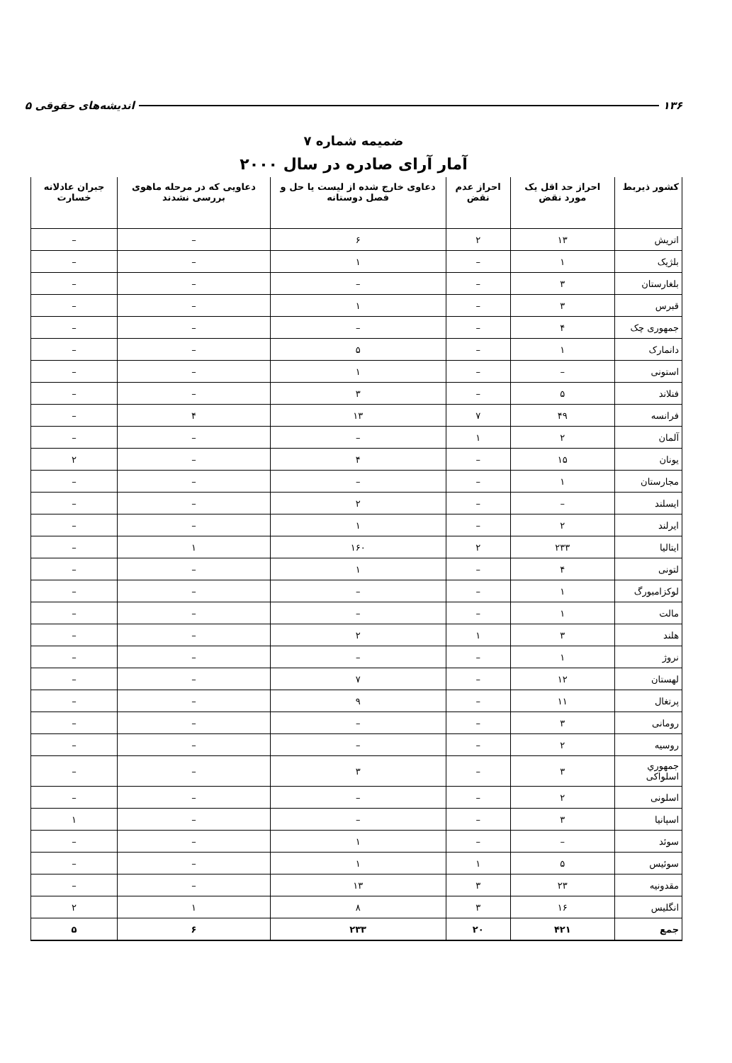۱۳۶ اندیشه‌های حقوقی ۵
ضمیمه شماره ۷
آمار آرای صادره در سال ۲۰۰۰
| کشور ذیربط | احراز حد اقل یک مورد نقض | احراز عدم نقض | دعاوی خارج شده از لیست یا حل و فصل دوستانه | دعاویی که در مرحله ماهوی بررسی نشدند | جبران عادلانه خسارت |
| --- | --- | --- | --- | --- | --- |
| اتریش | ۱۳ | ۲ | ۶ | – | – |
| بلژیک | ۱ | – | ۱ | – | – |
| بلغارستان | ۳ | – | – | – | – |
| قبرس | ۳ | – | ۱ | – | – |
| جمهوری چک | ۴ | – | – | – | – |
| دانمارک | ۱ | – | ۵ | – | – |
| استونی | – | – | ۱ | – | – |
| فنلاند | ۵ | – | ۳ | – | – |
| فرانسه | ۴۹ | ۷ | ۱۳ | ۴ | – |
| آلمان | ۲ | ۱ | – | – | – |
| یونان | ۱۵ | – | ۴ | – | ۲ |
| مجارستان | ۱ | – | – | – | – |
| ایسلند | – | – | ۲ | – | – |
| ایرلند | ۲ | – | ۱ | – | – |
| ایتالیا | ۲۳۳ | ۲ | ۱۶۰ | ۱ | – |
| لتونی | ۴ | – | ۱ | – | – |
| لوکزامبورگ | ۱ | – | – | – | – |
| مالت | ۱ | – | – | – | – |
| هلند | ۳ | ۱ | ۲ | – | – |
| نروژ | ۱ | – | – | – | – |
| لهستان | ۱۲ | – | ۷ | – | – |
| پرتغال | ۱۱ | – | ۹ | – | – |
| رومانی | ۳ | – | – | – | – |
| روسیه | ۲ | – | – | – | – |
| جمهوري اسلواکی | ۳ | – | ۳ | – | – |
| اسلونی | ۲ | – | – | – | – |
| اسپانیا | ۳ | – | – | – | ۱ |
| سوئد | – | – | ۱ | – | – |
| سوئیس | ۵ | ۱ | ۱ | – | – |
| مقدونیه | ۲۳ | ۳ | ۱۳ | – | – |
| انگلیس | ۱۶ | ۳ | ۸ | ۱ | ۲ |
| جمع | ۴۲۱ | ۲۰ | ۲۳۳ | ۶ | ۵ |